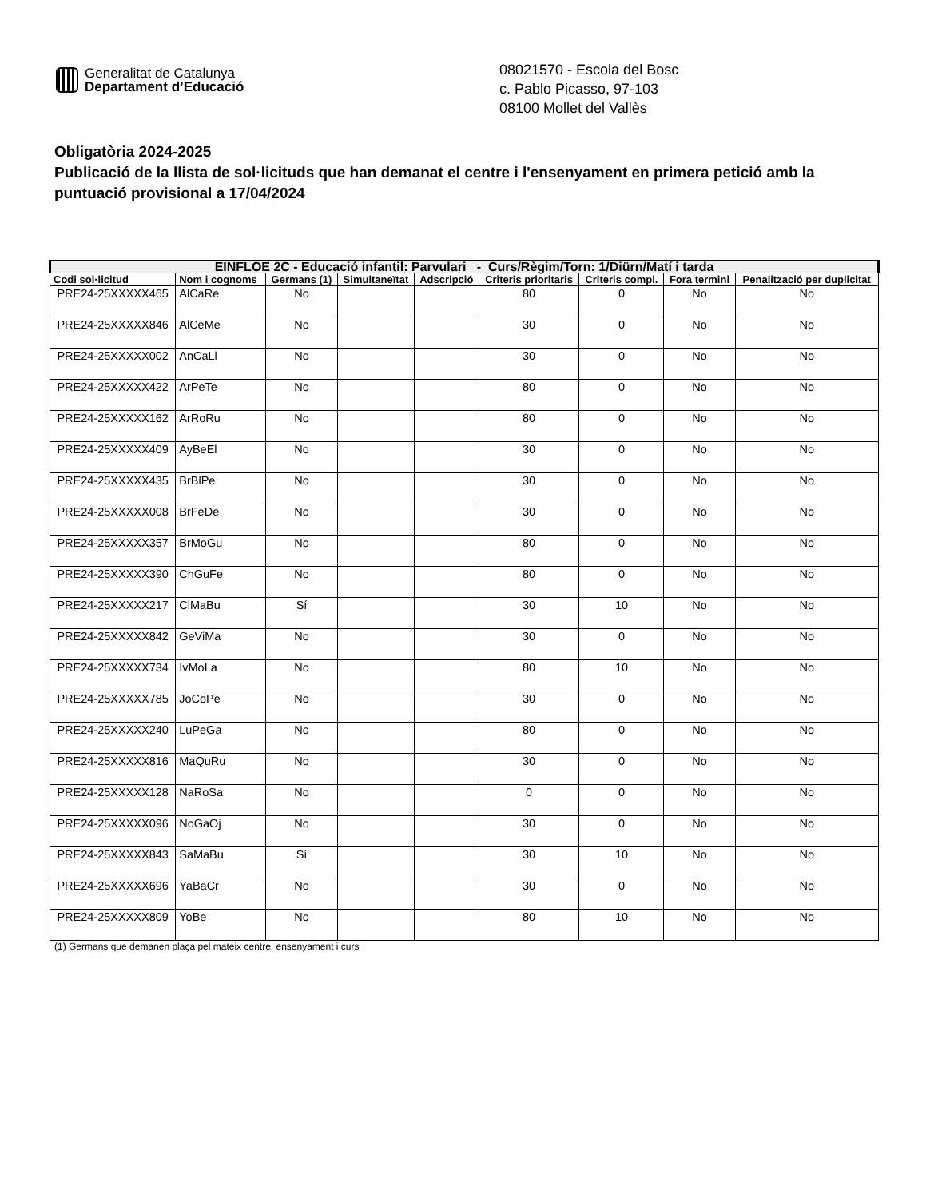Generalitat de Catalunya
Departament d’Educació
08021570 - Escola del Bosc
c. Pablo Picasso, 97-103
08100 Mollet del Vallès
Obligatòria 2024-2025
Publicació de la llista de sol·licituds que han demanat el centre i l'ensenyament en primera petició amb la puntuació provisional a 17/04/2024
| EINFLOE 2C - Educació infantil: Parvulari - Curs/Règim/Torn: 1/Diürn/Matí i tarda | | | | | | | | |
| --- | --- | --- | --- | --- | --- | --- | --- | --- |
| Codi sol·licitud | Nom i cognoms | Germans (1) | Simultaneïtat | Adscripció | Criteris prioritaris | Criteris compl. | Fora termini | Penalització per duplicitat |
| PRE24-25XXXXX465 | AlCaRe | No | | | 80 | 0 | No | No |
| PRE24-25XXXXX846 | AlCeMe | No | | | 30 | 0 | No | No |
| PRE24-25XXXXX002 | AnCaLl | No | | | 30 | 0 | No | No |
| PRE24-25XXXXX422 | ArPeTe | No | | | 80 | 0 | No | No |
| PRE24-25XXXXX162 | ArRoRu | No | | | 80 | 0 | No | No |
| PRE24-25XXXXX409 | AyBeEl | No | | | 30 | 0 | No | No |
| PRE24-25XXXXX435 | BrBlPe | No | | | 30 | 0 | No | No |
| PRE24-25XXXXX008 | BrFeDe | No | | | 30 | 0 | No | No |
| PRE24-25XXXXX357 | BrMoGu | No | | | 80 | 0 | No | No |
| PRE24-25XXXXX390 | ChGuFe | No | | | 80 | 0 | No | No |
| PRE24-25XXXXX217 | ClMaBu | Sí | | | 30 | 10 | No | No |
| PRE24-25XXXXX842 | GeViMa | No | | | 30 | 0 | No | No |
| PRE24-25XXXXX734 | IvMoLa | No | | | 80 | 10 | No | No |
| PRE24-25XXXXX785 | JoCoPe | No | | | 30 | 0 | No | No |
| PRE24-25XXXXX240 | LuPeGa | No | | | 80 | 0 | No | No |
| PRE24-25XXXXX816 | MaQuRu | No | | | 30 | 0 | No | No |
| PRE24-25XXXXX128 | NaRoSa | No | | | 0 | 0 | No | No |
| PRE24-25XXXXX096 | NoGaOj | No | | | 30 | 0 | No | No |
| PRE24-25XXXXX843 | SaMaBu | Sí | | | 30 | 10 | No | No |
| PRE24-25XXXXX696 | YaBaCr | No | | | 30 | 0 | No | No |
| PRE24-25XXXXX809 | YoBe | No | | | 80 | 10 | No | No |
(1) Germans que demanen plaça pel mateix centre, ensenyament i curs